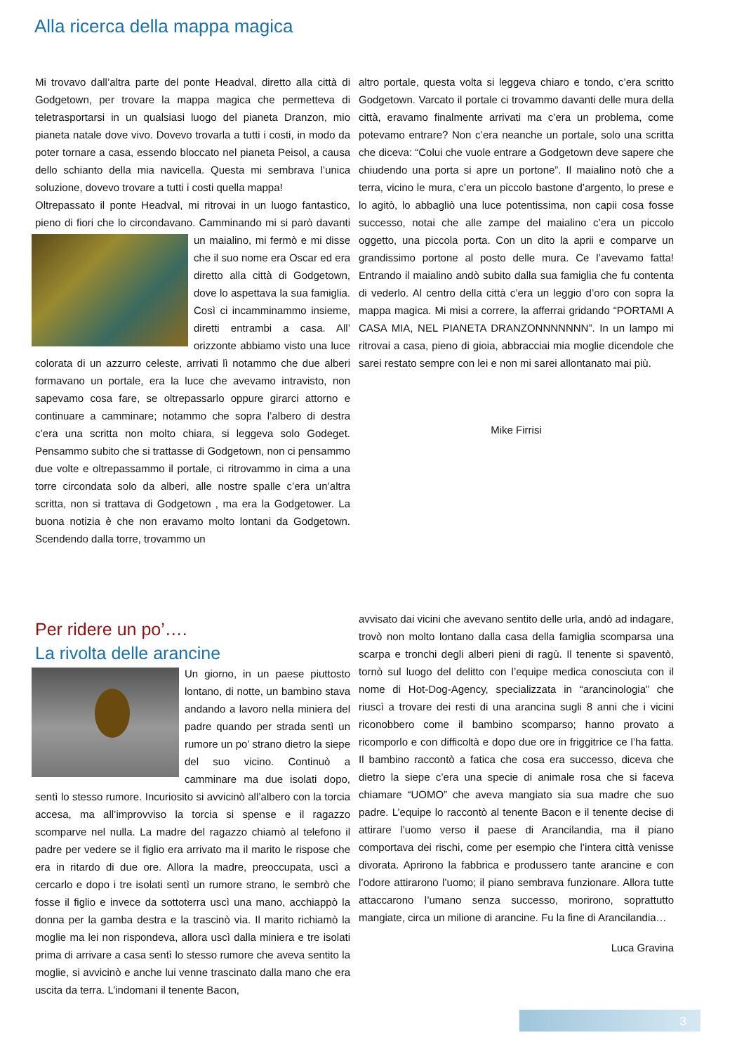Alla ricerca della mappa magica
Mi trovavo dall’altra parte del ponte Headval, diretto alla città di Godgetown, per trovare la mappa magica che permetteva di teletrasportarsi in un qualsiasi luogo del pianeta Dranzon, mio pianeta natale dove vivo. Dovevo trovarla a tutti i costi, in modo da poter tornare a casa, essendo bloccato nel pianeta Peisol, a causa dello schianto della mia navicella. Questa mi sembrava l’unica soluzione, dovevo trovare a tutti i costi quella mappa!
Oltrepassato il ponte Headval, mi ritrovai in un luogo fantastico, pieno di fiori che lo circondavano. Camminando mi si
parò davanti un maialino, mi fermò e mi disse che il suo nome era Oscar ed era diretto alla città di Godgetown, dove lo aspettava la sua famiglia. Così ci incamminammo insieme, diretti entrambi a casa. All’ orizzonte abbiamo visto una luce colorata di un azzurro celeste, arrivati lì notammo che due alberi formavano un portale, era la luce che avevamo intravisto, non sapevamo cosa fare, se oltrepassarlo oppure girarci attorno e continuare a camminare; notammo che sopra l’albero di destra c’era una scritta non molto chiara, si leggeva solo Godeget. Pensammo subito che si trattasse di Godgetown, non ci pensammo due volte e oltrepassammo il portale, ci ritrovammo in cima a una torre circondata solo da alberi, alle nostre spalle c’era un’altra scritta, non si trattava di Godgetown , ma era la Godgetower. La buona notizia è che non eravamo molto lontani da Godgetown. Scendendo dalla torre, trovammo un
altro portale, questa volta si leggeva chiaro e tondo, c’era scritto Godgetown. Varcato il portale ci trovammo davanti delle mura della città, eravamo finalmente arrivati ma c’era un problema, come potevamo entrare? Non c’era neanche un portale, solo una scritta che diceva: “Colui che vuole entrare a Godgetown deve sapere che chiudendo una porta si apre un portone”. Il maialino notò che a terra, vicino le mura, c’era un piccolo bastone d’argento, lo prese e lo agitò, lo abbagliò una luce potentissima, non capii cosa fosse successo, notai che alle zampe del maialino c’era un piccolo oggetto, una piccola porta. Con un dito la aprii e comparve un grandissimo portone al posto delle mura. Ce l’avevamo fatta! Entrando il maialino andò subito dalla sua famiglia che fu contenta di vederlo. Al centro della città c’era un leggio d’oro con sopra la mappa magica. Mi misi a correre, la afferrai gridando “PORTAMI A CASA MIA, NEL PIANETA DRANZONNNNNNN”. In un lampo mi ritrovai a casa, pieno di gioia, abbracciai mia moglie dicendole che sarei restato sempre con lei e non mi sarei allontanato mai più.
Mike Firrisi
Per ridere un po’….
La rivolta delle arancine
Un giorno, in un paese piuttosto lontano, di notte, un bambino stava andando a lavoro nella miniera del padre quando per strada sentì un rumore un po’ strano dietro la siepe del suo vicino. Continuò a camminare ma due isolati dopo, sentì lo stesso rumore. Incuriosito si avvicinò all’albero con la torcia accesa, ma all’improvviso la torcia si spense e il ragazzo scomparve nel nulla. La madre del ragazzo chiamò al telefono il padre per vedere se il figlio era arrivato ma il marito le rispose che era in ritardo di due ore. Allora la madre, preoccupata, uscì a cercarlo e dopo i tre isolati sentì un rumore strano, le sembrò che fosse il figlio e invece da sottoterra uscì una mano, acchiappò la donna per la gamba destra e la trascinò via. Il marito richiamò la moglie ma lei non rispondeva, allora uscì dalla miniera e tre isolati prima di arrivare a casa sentì lo stesso rumore che aveva sentito la moglie, si avvicinò e anche lui venne trascinato dalla mano che era uscita da terra. L’indomani il tenente Bacon,
avvisato dai vicini che avevano sentito delle urla, andò ad indagare, trovò non molto lontano dalla casa della famiglia scomparsa una scarpa e tronchi degli alberi pieni di ragù. Il tenente si spaventò, tornò sul luogo del delitto con l’equipe medica conosciuta con il nome di Hot-Dog-Agency, specializzata in “arancinologia” che riuscì a trovare dei resti di una arancina sugli 8 anni che i vicini riconobbero come il bambino scomparso; hanno provato a ricomporlo e con difficoltà e dopo due ore in friggitrice ce l’ha fatta. Il bambino raccontò a fatica che cosa era successo, diceva che dietro la siepe c’era una specie di animale rosa che si faceva chiamare “UOMO” che aveva mangiato sia sua madre che suo padre. L’equipe lo raccontò al tenente Bacon e il tenente decise di attirare l’uomo verso il paese di Arancilandia, ma il piano comportava dei rischi, come per esempio che l’intera città venisse divorata. Aprirono la fabbrica e produssero tante arancine e con l’odore attirarono l’uomo; il piano sembrava funzionare. Allora tutte attaccarono l’umano senza successo, morirono, soprattutto mangiate, circa un milione di arancine. Fu la fine di Arancilandia…
Luca Gravina
3